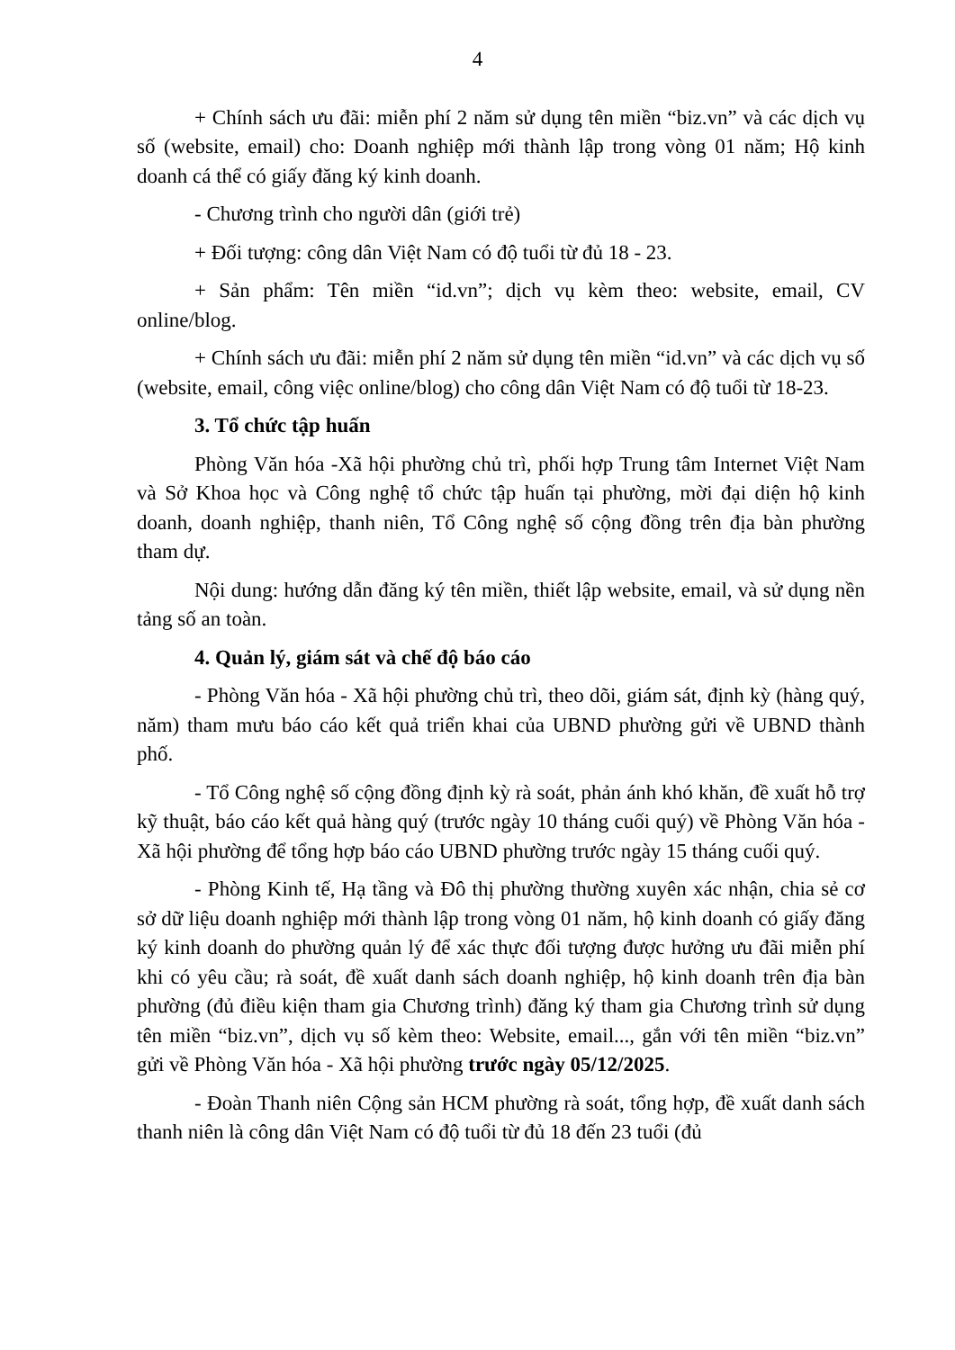4
+ Chính sách ưu đãi: miễn phí 2 năm sử dụng tên miền “biz.vn” và các dịch vụ số (website, email) cho: Doanh nghiệp mới thành lập trong vòng 01 năm; Hộ kinh doanh cá thể có giấy đăng ký kinh doanh.
- Chương trình cho người dân (giới trẻ)
+ Đối tượng: công dân Việt Nam có độ tuổi từ đủ 18 - 23.
+ Sản phẩm: Tên miền “id.vn”; dịch vụ kèm theo: website, email, CV online/blog.
+ Chính sách ưu đãi: miễn phí 2 năm sử dụng tên miền “id.vn” và các dịch vụ số (website, email, công việc online/blog) cho công dân Việt Nam có độ tuổi từ 18-23.
3. Tổ chức tập huấn
Phòng Văn hóa -Xã hội phường chủ trì, phối hợp Trung tâm Internet Việt Nam và Sở Khoa học và Công nghệ tổ chức tập huấn tại phường, mời đại diện hộ kinh doanh, doanh nghiệp, thanh niên, Tổ Công nghệ số cộng đồng trên địa bàn phường tham dự.
Nội dung: hướng dẫn đăng ký tên miền, thiết lập website, email, và sử dụng nền tảng số an toàn.
4. Quản lý, giám sát và chế độ báo cáo
- Phòng Văn hóa - Xã hội phường chủ trì, theo dõi, giám sát, định kỳ (hàng quý, năm) tham mưu báo cáo kết quả triển khai của UBND phường gửi về UBND thành phố.
- Tổ Công nghệ số cộng đồng định kỳ rà soát, phản ánh khó khăn, đề xuất hỗ trợ kỹ thuật, báo cáo kết quả hàng quý (trước ngày 10 tháng cuối quý) về Phòng Văn hóa - Xã hội phường để tổng hợp báo cáo UBND phường trước ngày 15 tháng cuối quý.
- Phòng Kinh tế, Hạ tầng và Đô thị phường thường xuyên xác nhận, chia sẻ cơ sở dữ liệu doanh nghiệp mới thành lập trong vòng 01 năm, hộ kinh doanh có giấy đăng ký kinh doanh do phường quản lý để xác thực đối tượng được hưởng ưu đãi miễn phí khi có yêu cầu; rà soát, đề xuất danh sách doanh nghiệp, hộ kinh doanh trên địa bàn phường (đủ điều kiện tham gia Chương trình) đăng ký tham gia Chương trình sử dụng tên miền “biz.vn”, dịch vụ số kèm theo: Website, email..., gắn với tên miền “biz.vn” gửi về Phòng Văn hóa - Xã hội phường trước ngày 05/12/2025.
- Đoàn Thanh niên Cộng sản HCM phường rà soát, tổng hợp, đề xuất danh sách thanh niên là công dân Việt Nam có độ tuổi từ đủ 18 đến 23 tuổi (đủ